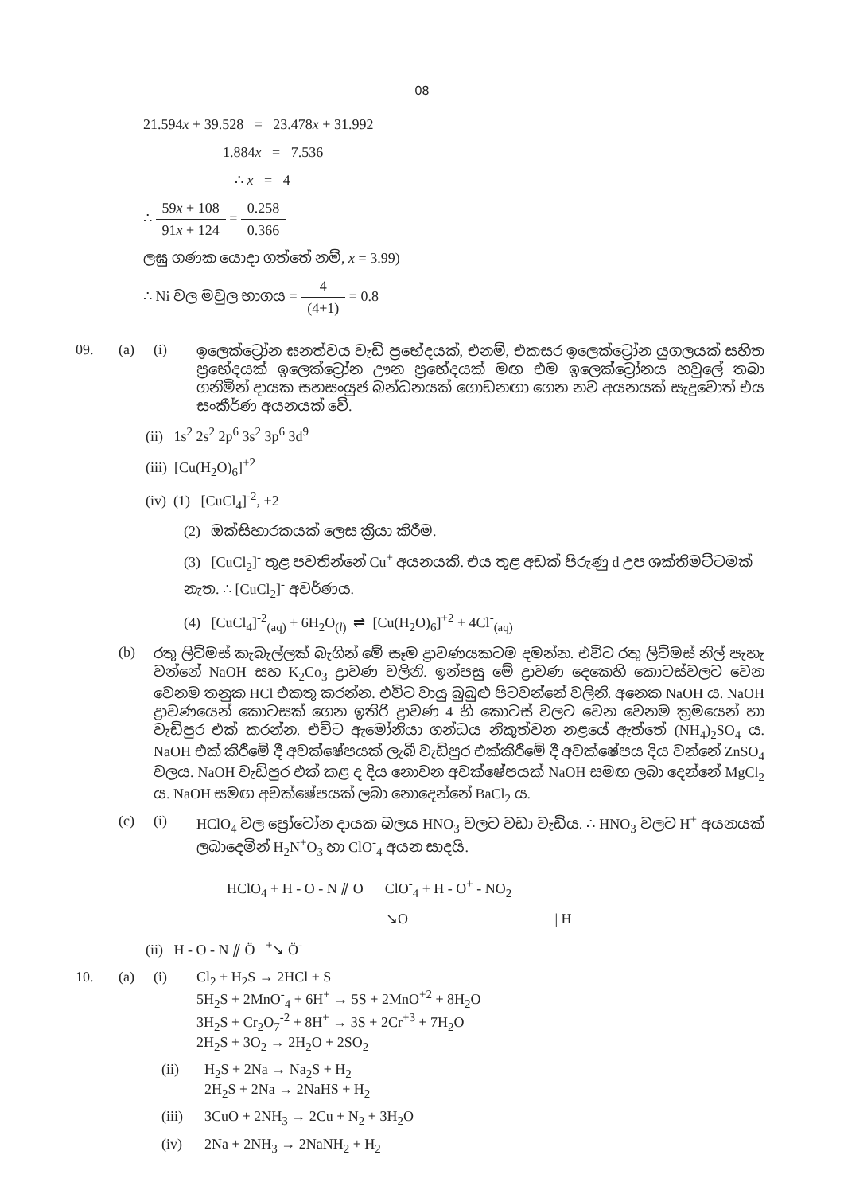08
21.594x + 39.528 = 23.478x + 31.992
1.884x = 7.536
∴ x = 4
∴ 59x + 108 91x + 124 = 0.258 0.366
ලඝු ගණක යොදා ගත්තේ නම්, x = 3.99)
∴ Ni වල මවුල භාගය = 4 (4+1) = 0.8
09. (a) (i) ඉලෙක්ට්‍රෝන ඝනත්වය වැඩි ප්‍රභේදයක්, එනම්, එකසර ඉලෙක්ට්‍රෝන යුගලයක් සහිත ප්‍රභේදයක් ඉලෙක්ට්‍රෝන ඌන ප්‍රභේදයක් මඟ එම ඉලෙක්ට්‍රෝනය හවුලේ තබා ගනිමින් දායක සහසංයුජ බන්ධනයක් ගොඩනඟා ගෙන නව අයනයක් සැදුවොත් එය සංකීර්ණ අයනයක් වේ.
(ii) 1s<sup>2</sup> 2s<sup>2</sup> 2p<sup>6</sup> 3s<sup>2</sup> 3p<sup>6</sup> 3d<sup>9</sup>
(iii) [Cu(H<sub>2</sub>O)<sub>6</sub>]<sup>+2</sup>
(iv) (1) [CuCl<sub>4</sub>]<sup>-2</sup>, +2
(2) ඔක්සිහාරකයක් ලෙස ක්‍රියා කිරීම.
(3) [CuCl<sub>2</sub>]<sup>-</sup> තුළ පවතින්නේ Cu<sup>+</sup> අයනයකි. එය තුළ අඩක් පිරුණු d උප ශක්තිමට්ටමක් නැත. ∴ [CuCl<sub>2</sub>]<sup>-</sup> අවර්ණය.
(4) [CuCl<sub>4</sub>]<sup>-2</sup><sub>(aq)</sub> + 6H<sub>2</sub>O<sub>(l)</sub> ⇌ [Cu(H<sub>2</sub>O)<sub>6</sub>]<sup>+2</sup> + 4Cl<sup>-</sup><sub>(aq)</sub>
(b) රතු ලිට්මස් කැබැල්ලක් බැගින් මේ සෑම ද්‍රාවණයකටම දමන්න. එවිට රතු ලිට්මස් නිල් පැහැ වන්නේ NaOH සහ K<sub>2</sub>Co<sub>3</sub> ද්‍රාවණ වලිනි. ඉන්පසු මේ ද්‍රාවණ දෙකෙහි කොටස්වලට වෙන වෙනම තනුක HCl එකතු කරන්න. එවිට වායු බුබුළු පිටවන්නේ වලිනි. අනෙක NaOH ය. NaOH ද්‍රාවණයෙන් කොටසක් ගෙන ඉතිරි ද්‍රාවණ 4 හි කොටස් වලට වෙන වෙනම ක්‍රමයෙන් හා වැඩිපුර එක් කරන්න. එවිට ඇමෝනියා ගන්ධය නිකුත්වන නළයේ ඇත්තේ (NH<sub>4</sub>)<sub>2</sub>SO<sub>4</sub> ය. NaOH එක් කිරීමේ දී අවක්ෂේපයක් ලැබී වැඩිපුර එක්කිරීමේ දී අවක්ෂේපය දිය වන්නේ ZnSO<sub>4</sub> වලය. NaOH වැඩිපුර එක් කළ ද දිය නොවන අවක්ෂේපයක් NaOH සමඟ ලබා දෙන්නේ MgCl<sub>2</sub> ය. NaOH සමඟ අවක්ෂේපයක් ලබා නොදෙන්නේ BaCl<sub>2</sub> ය.
(c) (i) HClO<sub>4</sub> වල ප්‍රෝටෝන දායක බලය HNO<sub>3</sub> වලට වඩා වැඩිය. ∴ HNO<sub>3</sub> වලට H<sup>+</sup> අයනයක් ලබාදෙමින් H<sub>2</sub>N<sup>+</sup>O<sub>3</sub> හා ClO<sup>-</sup><sub>4</sub> අයන සාදයි.
HClO<sub>4</sub> + H - O - N ⫽ O ClO<sup>-</sup><sub>4</sub> + H - O<sup>+</sup> - NO<sub>2</sub>
↘O | H
(ii) H - O - N ⫽ Ö <sup>+</sup>↘ Ö<sup>-</sup>
10. (a) (i) Cl<sub>2</sub> + H<sub>2</sub>S → 2HCl + S
5H<sub>2</sub>S + 2MnO<sup>-</sup><sub>4</sub> + 6H<sup>+</sup> → 5S + 2MnO<sup>+2</sup> + 8H<sub>2</sub>O
3H<sub>2</sub>S + Cr<sub>2</sub>O<sub>7</sub><sup>-2</sup> + 8H<sup>+</sup> → 3S + 2Cr<sup>+3</sup> + 7H<sub>2</sub>O
2H<sub>2</sub>S + 3O<sub>2</sub> → 2H<sub>2</sub>O + 2SO<sub>2</sub>
(ii) H<sub>2</sub>S + 2Na → Na<sub>2</sub>S + H<sub>2</sub>
2H<sub>2</sub>S + 2Na → 2NaHS + H<sub>2</sub>
(iii) 3CuO + 2NH<sub>3</sub> → 2Cu + N<sub>2</sub> + 3H<sub>2</sub>O
(iv) 2Na + 2NH<sub>3</sub> → 2NaNH<sub>2</sub> + H<sub>2</sub>